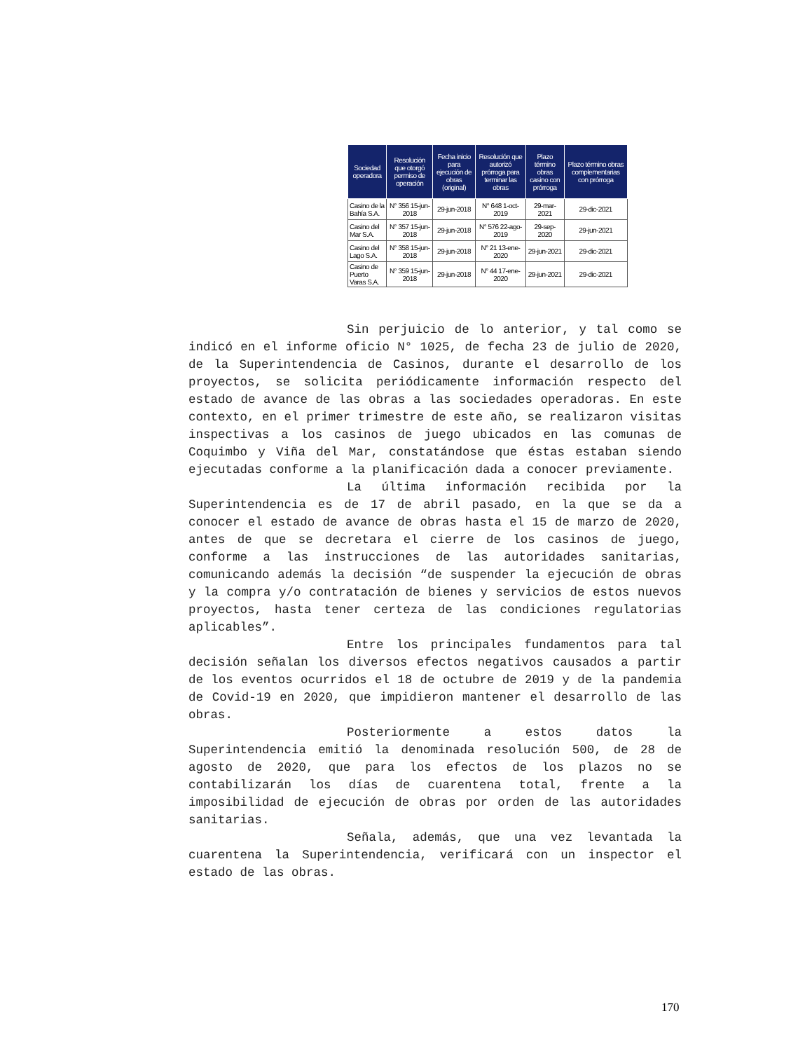| Sociedad operadora | Resolución que otorgó permiso de operación | Fecha inicio para ejecución de obras (original) | Resolución que autorizó prórroga para terminar las obras | Plazo término obras casino con prórroga | Plazo término obras complementarias con prórroga |
| --- | --- | --- | --- | --- | --- |
| Casino de la Bahía S.A. | N° 356 15-jun-2018 | 29-jun-2018 | N° 648 1-oct-2019 | 29-mar-2021 | 29-dic-2021 |
| Casino del Mar S.A. | N° 357 15-jun-2018 | 29-jun-2018 | N° 576 22-ago-2019 | 29-sep-2020 | 29-jun-2021 |
| Casino del Lago S.A. | N° 358 15-jun-2018 | 29-jun-2018 | N° 21 13-ene-2020 | 29-jun-2021 | 29-dic-2021 |
| Casino de Puerto Varas S.A. | N° 359 15-jun-2018 | 29-jun-2018 | N° 44 17-ene-2020 | 29-jun-2021 | 29-dic-2021 |
Sin perjuicio de lo anterior, y tal como se indicó en el informe oficio N° 1025, de fecha 23 de julio de 2020, de la Superintendencia de Casinos, durante el desarrollo de los proyectos, se solicita periódicamente información respecto del estado de avance de las obras a las sociedades operadoras. En este contexto, en el primer trimestre de este año, se realizaron visitas inspectivas a los casinos de juego ubicados en las comunas de Coquimbo y Viña del Mar, constatándose que éstas estaban siendo ejecutadas conforme a la planificación dada a conocer previamente.
La última información recibida por la Superintendencia es de 17 de abril pasado, en la que se da a conocer el estado de avance de obras hasta el 15 de marzo de 2020, antes de que se decretara el cierre de los casinos de juego, conforme a las instrucciones de las autoridades sanitarias, comunicando además la decisión “de suspender la ejecución de obras y la compra y/o contratación de bienes y servicios de estos nuevos proyectos, hasta tener certeza de las condiciones regulatorias aplicables”.
Entre los principales fundamentos para tal decisión señalan los diversos efectos negativos causados a partir de los eventos ocurridos el 18 de octubre de 2019 y de la pandemia de Covid-19 en 2020, que impidieron mantener el desarrollo de las obras.
Posteriormente a estos datos la Superintendencia emitió la denominada resolución 500, de 28 de agosto de 2020, que para los efectos de los plazos no se contabilizarán los días de cuarentena total, frente a la imposibilidad de ejecución de obras por orden de las autoridades sanitarias.
Señala, además, que una vez levantada la cuarentena la Superintendencia, verificará con un inspector el estado de las obras.
170